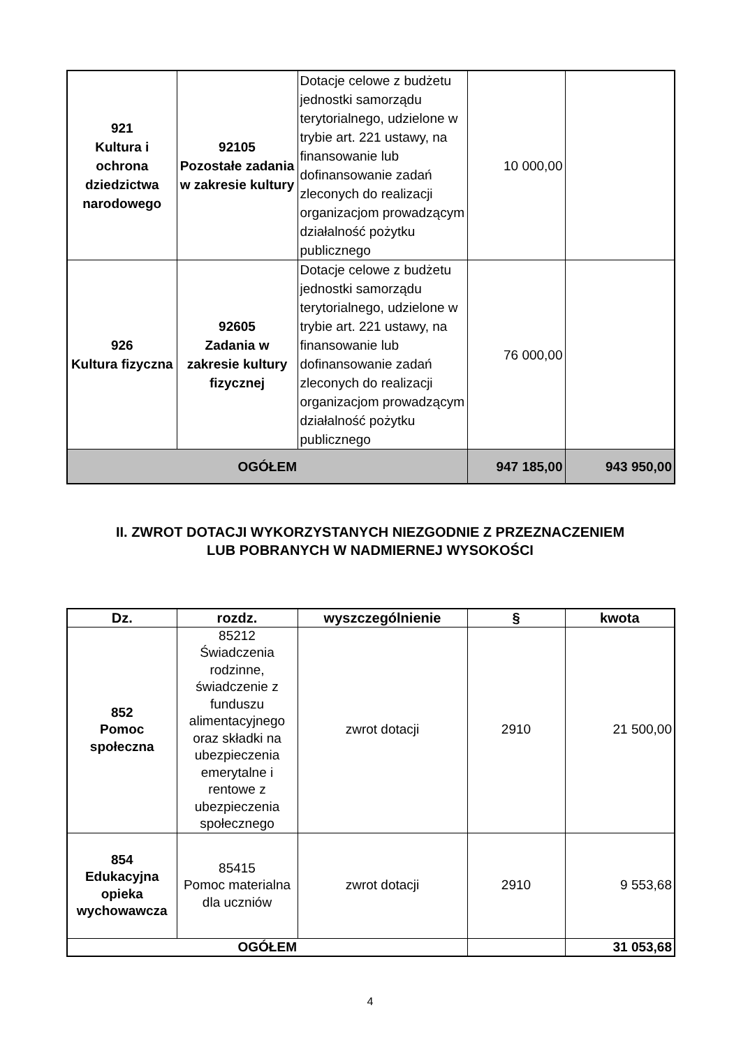| 921 Kultura i ochrona dziedzictwa narodowego | 92105 Pozostałe zadania w zakresie kultury | Dotacje celowe z budżetu jednostki samorządu terytorialnego, udzielone w trybie art. 221 ustawy, na finansowanie lub dofinansowanie zadań zleconych do realizacji organizacjom prowadzącym działalność pożytku publicznego | 10 000,00 | |
| 926 Kultura fizyczna | 92605 Zadania w zakresie kultury fizycznej | Dotacje celowe z budżetu jednostki samorządu terytorialnego, udzielone w trybie art. 221 ustawy, na finansowanie lub dofinansowanie zadań zleconych do realizacji organizacjom prowadzącym działalność pożytku publicznego | 76 000,00 | |
| OGÓŁEM | | | 947 185,00 | 943 950,00 |
II. ZWROT DOTACJI WYKORZYSTANYCH NIEZGODNIE Z PRZEZNACZENIEM
LUB POBRANYCH W NADMIERNEJ WYSOKOŚCI
| Dz. | rozdz. | wyszczególnienie | § | kwota |
| --- | --- | --- | --- | --- |
| 852 Pomoc społeczna | 85212 Świadczenia rodzinne, świadczenie z funduszu alimentacyjnego oraz składki na ubezpieczenia emerytalne i rentowe z ubezpieczenia społecznego | zwrot dotacji | 2910 | 21 500,00 |
| 854 Edukacyjna opieka wychowawcza | 85415 Pomoc materialna dla uczniów | zwrot dotacji | 2910 | 9 553,68 |
| OGÓŁEM | | | | 31 053,68 |
4